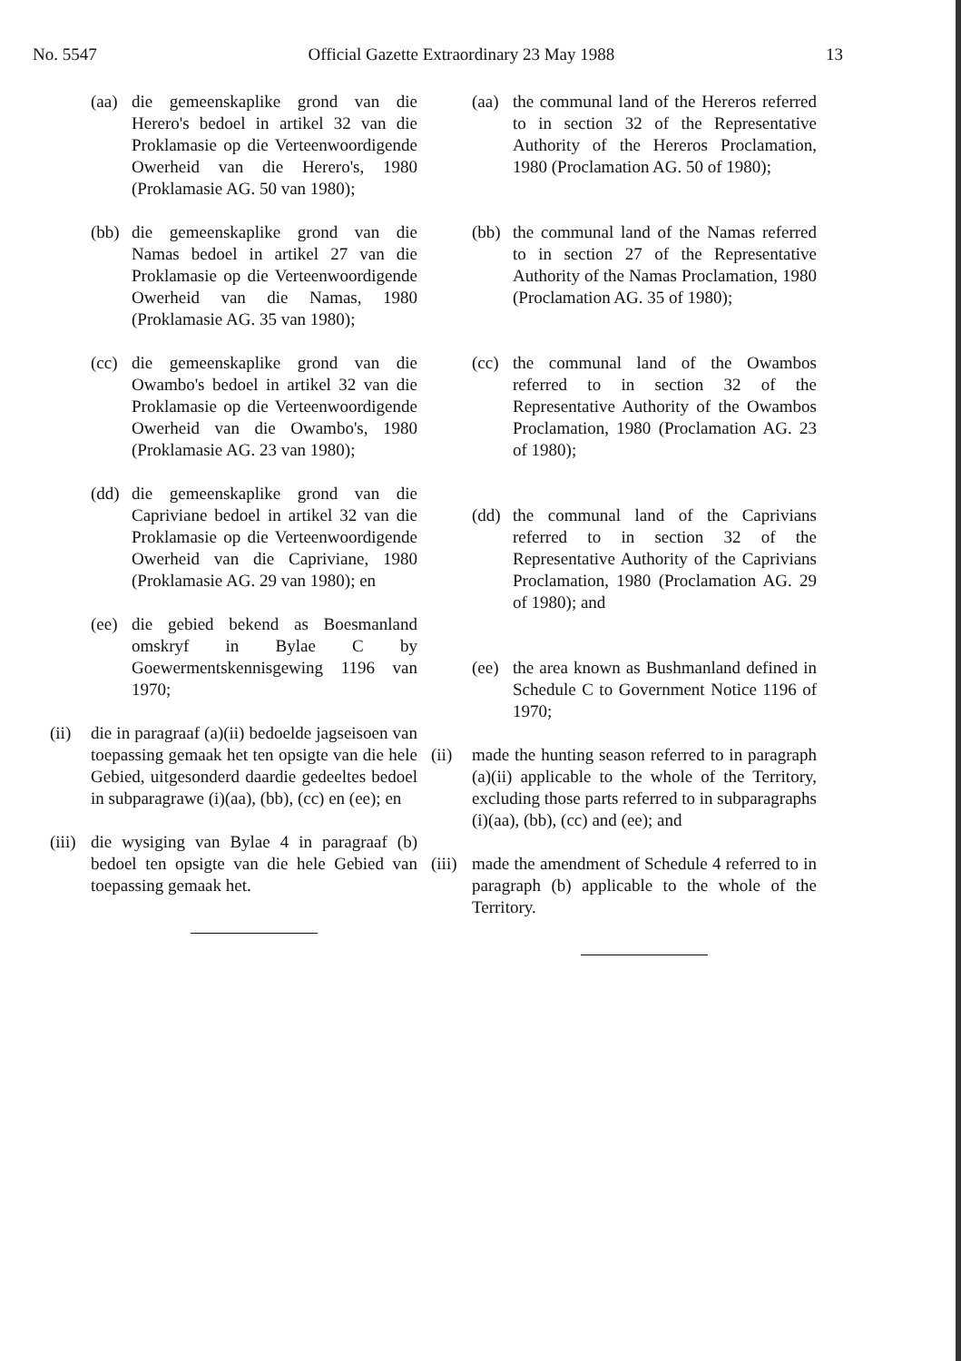No. 5547 Official Gazette Extraordinary 23 May 1988 13
(aa) die gemeenskaplike grond van die Herero's bedoel in artikel 32 van die Proklamasie op die Verteenwoordigende Owerheid van die Herero's, 1980 (Proklamasie AG. 50 van 1980);
(bb) die gemeenskaplike grond van die Namas bedoel in artikel 27 van die Proklamasie op die Verteenwoordigende Owerheid van die Namas, 1980 (Proklamasie AG. 35 van 1980);
(cc) die gemeenskaplike grond van die Owambo's bedoel in artikel 32 van die Proklamasie op die Verteenwoordigende Owerheid van die Owambo's, 1980 (Proklamasie AG. 23 van 1980);
(dd) die gemeenskaplike grond van die Capriviane bedoel in artikel 32 van die Proklamasie op die Verteenwoordigende Owerheid van die Capriviane, 1980 (Proklamasie AG. 29 van 1980); en
(ee) die gebied bekend as Boesmanland omskryf in Bylae C by Goewermentskennisgewing 1196 van 1970;
(ii) die in paragraaf (a)(ii) bedoelde jagseisoen van toepassing gemaak het ten opsigte van die hele Gebied, uitgesonderd daardie gedeeltes bedoel in subparagrawe (i)(aa), (bb), (cc) en (ee); en
(iii) die wysiging van Bylae 4 in paragraaf (b) bedoel ten opsigte van die hele Gebied van toepassing gemaak het.
(aa) the communal land of the Hereros referred to in section 32 of the Representative Authority of the Hereros Proclamation, 1980 (Proclamation AG. 50 of 1980);
(bb) the communal land of the Namas referred to in section 27 of the Representative Authority of the Namas Proclamation, 1980 (Proclamation AG. 35 of 1980);
(cc) the communal land of the Owambos referred to in section 32 of the Representative Authority of the Owambos Proclamation, 1980 (Proclamation AG. 23 of 1980);
(dd) the communal land of the Caprivians referred to in section 32 of the Representative Authority of the Caprivians Proclamation, 1980 (Proclamation AG. 29 of 1980); and
(ee) the area known as Bushmanland defined in Schedule C to Government Notice 1196 of 1970;
(ii) made the hunting season referred to in paragraph (a)(ii) applicable to the whole of the Territory, excluding those parts referred to in subparagraphs (i)(aa), (bb), (cc) and (ee); and
(iii) made the amendment of Schedule 4 referred to in paragraph (b) applicable to the whole of the Territory.